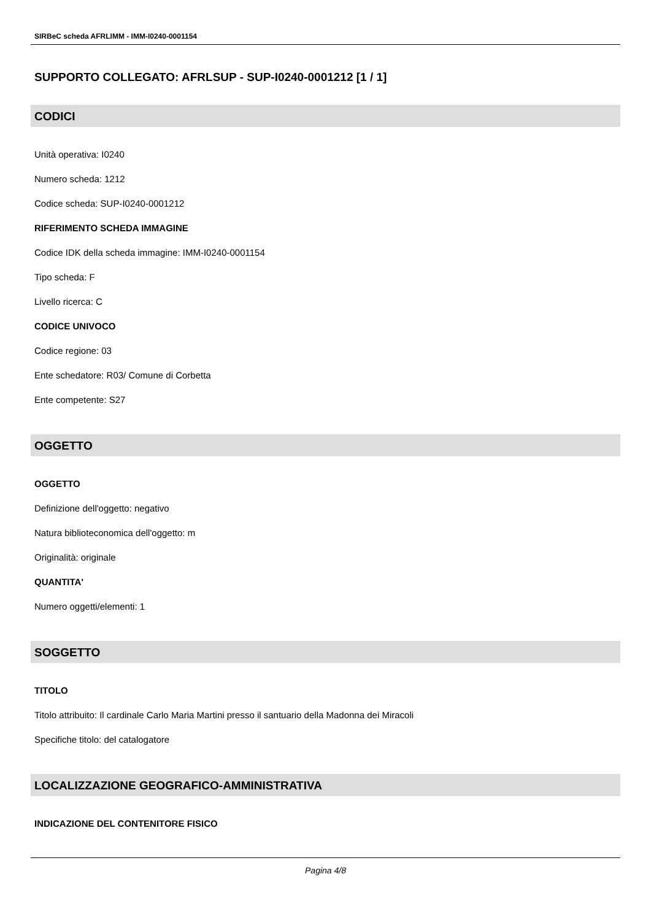SIRBeC scheda AFRLIMM - IMM-I0240-0001154
SUPPORTO COLLEGATO: AFRLSUP - SUP-I0240-0001212 [1 / 1]
CODICI
Unità operativa: I0240
Numero scheda: 1212
Codice scheda: SUP-I0240-0001212
RIFERIMENTO SCHEDA IMMAGINE
Codice IDK della scheda immagine: IMM-I0240-0001154
Tipo scheda: F
Livello ricerca: C
CODICE UNIVOCO
Codice regione: 03
Ente schedatore: R03/ Comune di Corbetta
Ente competente: S27
OGGETTO
OGGETTO
Definizione dell'oggetto: negativo
Natura biblioteconomica dell'oggetto: m
Originalità: originale
QUANTITA'
Numero oggetti/elementi: 1
SOGGETTO
TITOLO
Titolo attribuito: Il cardinale Carlo Maria Martini presso il santuario della Madonna dei Miracoli
Specifiche titolo: del catalogatore
LOCALIZZAZIONE GEOGRAFICO-AMMINISTRATIVA
INDICAZIONE DEL CONTENITORE FISICO
Pagina 4/8